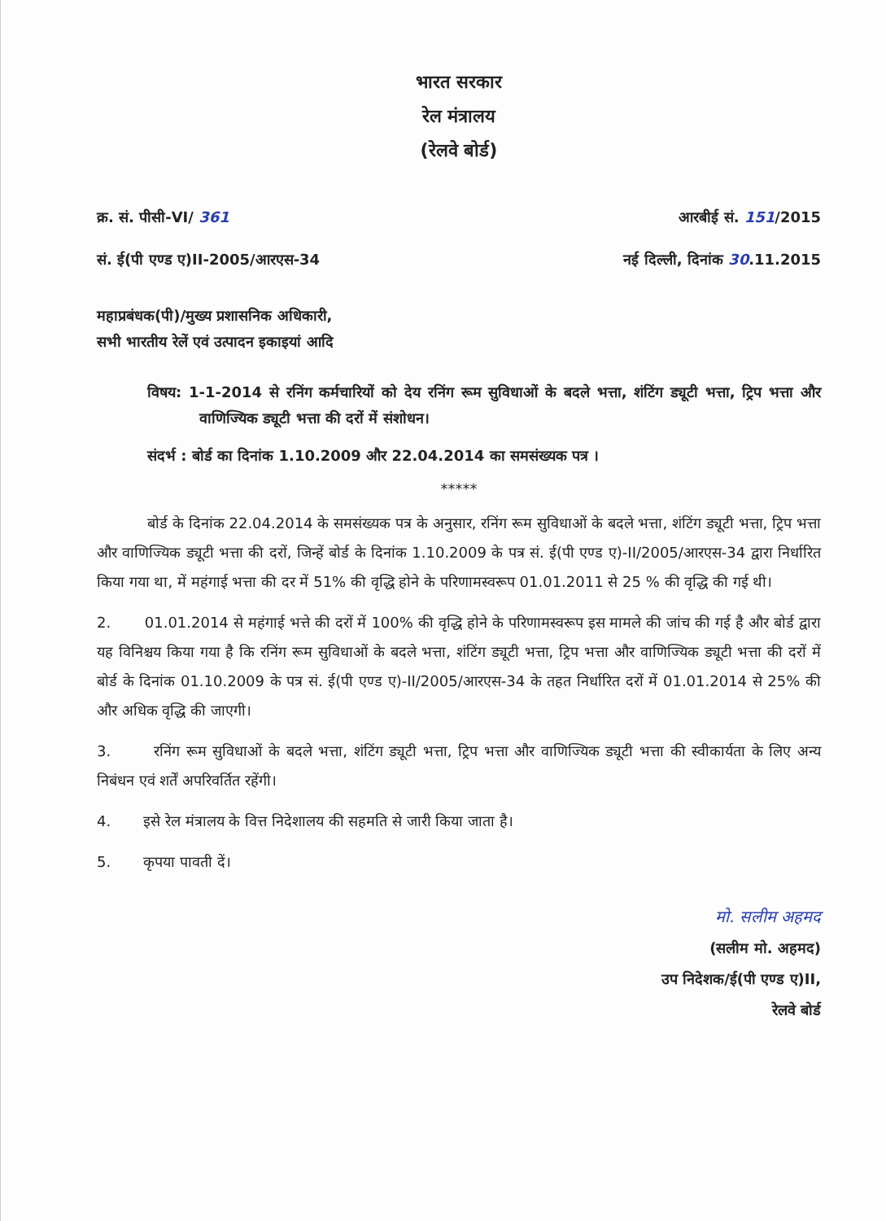भारत सरकार
रेल मंत्रालय
(रेलवे बोर्ड)
क्र. सं. पीसी-VI/ 361 आरबीई सं. 151/2015
सं. ई(पी एण्ड ए)II-2005/आरएस-34 नई दिल्ली, दिनांक 30.11.2015
महाप्रबंधक(पी)/मुख्य प्रशासनिक अधिकारी,
सभी भारतीय रेलें एवं उत्पादन इकाइयां आदि
विषय: 1-1-2014 से रनिंग कर्मचारियों को देय रनिंग रूम सुविधाओं के बदले भत्ता, शंटिंग ड्यूटी भत्ता, ट्रिप भत्ता और वाणिज्यिक ड्यूटी भत्ता की दरों में संशोधन।
संदर्भ : बोर्ड का दिनांक 1.10.2009 और 22.04.2014 का समसंख्यक पत्र ।
*****
बोर्ड के दिनांक 22.04.2014 के समसंख्यक पत्र के अनुसार, रनिंग रूम सुविधाओं के बदले भत्ता, शंटिंग ड्यूटी भत्ता, ट्रिप भत्ता और वाणिज्यिक ड्यूटी भत्ता की दरों, जिन्हें बोर्ड के दिनांक 1.10.2009 के पत्र सं. ई(पी एण्ड ए)-II/2005/आरएस-34 द्वारा निर्धारित किया गया था, में महंगाई भत्ता की दर में 51% की वृद्धि होने के परिणामस्वरूप 01.01.2011 से 25 % की वृद्धि की गई थी।
2. 01.01.2014 से महंगाई भत्ते की दरों में 100% की वृद्धि होने के परिणामस्वरूप इस मामले की जांच की गई है और बोर्ड द्वारा यह विनिश्चय किया गया है कि रनिंग रूम सुविधाओं के बदले भत्ता, शंटिंग ड्यूटी भत्ता, ट्रिप भत्ता और वाणिज्यिक ड्यूटी भत्ता की दरों में बोर्ड के दिनांक 01.10.2009 के पत्र सं. ई(पी एण्ड ए)-II/2005/आरएस-34 के तहत निर्धारित दरों में 01.01.2014 से 25% की और अधिक वृद्धि की जाएगी।
3. रनिंग रूम सुविधाओं के बदले भत्ता, शंटिंग ड्यूटी भत्ता, ट्रिप भत्ता और वाणिज्यिक ड्यूटी भत्ता की स्वीकार्यता के लिए अन्य निबंधन एवं शर्तें अपरिवर्तित रहेंगी।
4. इसे रेल मंत्रालय के वित्त निदेशालय की सहमति से जारी किया जाता है।
5. कृपया पावती दें।
मो. सलीम अहमद
(सलीम मो. अहमद)
उप निदेशक/ई(पी एण्ड ए)II,
रेलवे बोर्ड